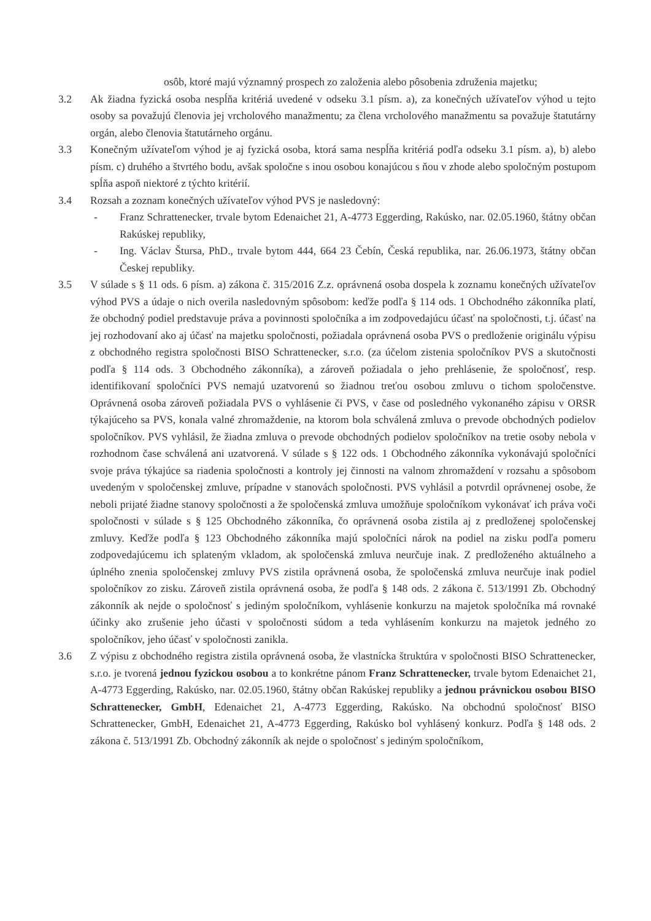osôb, ktoré majú významný prospech zo založenia alebo pôsobenia združenia majetku;
3.2 Ak žiadna fyzická osoba nespĺňa kritériá uvedené v odseku 3.1 písm. a), za konečných užívateľov výhod u tejto osoby sa považujú členovia jej vrcholového manažmentu; za člena vrcholového manažmentu sa považuje štatutárny orgán, alebo členovia štatutárneho orgánu.
3.3 Konečným užívateľom výhod je aj fyzická osoba, ktorá sama nespĺňa kritériá podľa odseku 3.1 písm. a), b) alebo písm. c) druhého a štvrtého bodu, avšak spoločne s inou osobou konajúcou s ňou v zhode alebo spoločným postupom spĺňa aspoň niektoré z týchto kritérií.
3.4 Rozsah a zoznam konečných užívateľov výhod PVS je nasledovný:
- Franz Schrattenecker, trvale bytom Edenaichet 21, A-4773 Eggerding, Rakúsko, nar. 02.05.1960, štátny občan Rakúskej republiky,
- Ing. Václav Štursa, PhD., trvale bytom 444, 664 23 Čebín, Česká republika, nar. 26.06.1973, štátny občan Českej republiky.
3.5 V súlade s § 11 ods. 6 písm. a) zákona č. 315/2016 Z.z. oprávnená osoba dospela k zoznamu konečných užívateľov výhod PVS a údaje o nich overila nasledovným spôsobom: keďže podľa § 114 ods. 1 Obchodného zákonníka platí, že obchodný podiel predstavuje práva a povinnosti spoločníka a im zodpovedajúcu účasť na spoločnosti, t.j. účasť na jej rozhodovaní ako aj účasť na majetku spoločnosti, požiadala oprávnená osoba PVS o predloženie originálu výpisu z obchodného registra spoločnosti BISO Schrattenecker, s.r.o. (za účelom zistenia spoločníkov PVS a skutočnosti podľa § 114 ods. 3 Obchodného zákonníka), a zároveň požiadala o jeho prehlásenie, že spoločnosť, resp. identifikovaní spoločníci PVS nemajú uzatvorenú so žiadnou treťou osobou zmluvu o tichom spoločenstve. Oprávnená osoba zároveň požiadala PVS o vyhlásenie či PVS, v čase od posledného vykonaného zápisu v ORSR týkajúceho sa PVS, konala valné zhromaždenie, na ktorom bola schválená zmluva o prevode obchodných podielov spoločníkov. PVS vyhlásil, že žiadna zmluva o prevode obchodných podielov spoločníkov na tretie osoby nebola v rozhodnom čase schválená ani uzatvorená. V súlade s § 122 ods. 1 Obchodného zákonníka vykonávajú spoločníci svoje práva týkajúce sa riadenia spoločnosti a kontroly jej činnosti na valnom zhromaždení v rozsahu a spôsobom uvedeným v spoločenskej zmluve, prípadne v stanovách spoločnosti. PVS vyhlásil a potvrdil oprávnenej osobe, že neboli prijaté žiadne stanovy spoločnosti a že spoločenská zmluva umožňuje spoločníkom vykonávať ich práva voči spoločnosti v súlade s § 125 Obchodného zákonníka, čo oprávnená osoba zistila aj z predloženej spoločenskej zmluvy. Keďže podľa § 123 Obchodného zákonníka majú spoločníci nárok na podiel na zisku podľa pomeru zodpovedajúcemu ich splateným vkladom, ak spoločenská zmluva neurčuje inak. Z predloženého aktuálneho a úplného znenia spoločenskej zmluvy PVS zistila oprávnená osoba, že spoločenská zmluva neurčuje inak podiel spoločníkov zo zisku. Zároveň zistila oprávnená osoba, že podľa § 148 ods. 2 zákona č. 513/1991 Zb. Obchodný zákonník ak nejde o spoločnosť s jediným spoločníkom, vyhlásenie konkurzu na majetok spoločníka má rovnaké účinky ako zrušenie jeho účasti v spoločnosti súdom a teda vyhlásením konkurzu na majetok jedného zo spoločníkov, jeho účasť v spoločnosti zanikla.
3.6 Z výpisu z obchodného registra zistila oprávnená osoba, že vlastnícka štruktúra v spoločnosti BISO Schrattenecker, s.r.o. je tvorená jednou fyzickou osobou a to konkrétne pánom Franz Schrattenecker, trvale bytom Edenaichet 21, A-4773 Eggerding, Rakúsko, nar. 02.05.1960, štátny občan Rakúskej republiky a jednou právnickou osobou BISO Schrattenecker, GmbH, Edenaichet 21, A-4773 Eggerding, Rakúsko. Na obchodnú spoločnosť BISO Schrattenecker, GmbH, Edenaichet 21, A-4773 Eggerding, Rakúsko bol vyhlásený konkurz. Podľa § 148 ods. 2 zákona č. 513/1991 Zb. Obchodný zákonník ak nejde o spoločnosť s jediným spoločníkom,